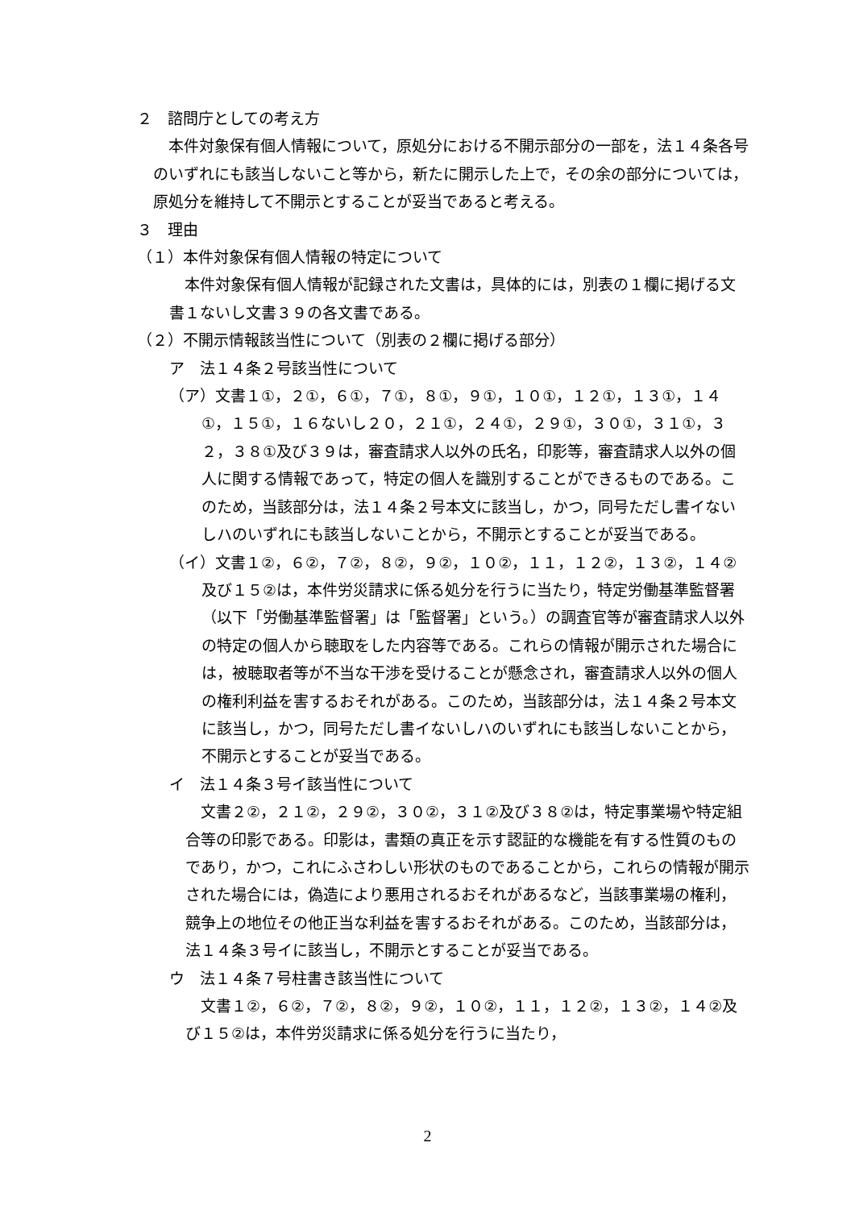２　諮問庁としての考え方
　本件対象保有個人情報について，原処分における不開示部分の一部を，法１４条各号のいずれにも該当しないこと等から，新たに開示した上で，その余の部分については，原処分を維持して不開示とすることが妥当であると考える。
３　理由
（１）本件対象保有個人情報の特定について
　本件対象保有個人情報が記録された文書は，具体的には，別表の１欄に掲げる文書１ないし文書３９の各文書である。
（２）不開示情報該当性について（別表の２欄に掲げる部分）
ア　法１４条２号該当性について
（ア）文書１①，２①，６①，７①，８①，９①，１０①，１２①，１３①，１４①，１５①，１６ないし２０，２１①，２４①，２９①，３０①，３１①，３２，３８①及び３９は，審査請求人以外の氏名，印影等，審査請求人以外の個人に関する情報であって，特定の個人を識別することができるものである。このため，当該部分は，法１４条２号本文に該当し，かつ，同号ただし書イないしハのいずれにも該当しないことから，不開示とすることが妥当である。
（イ）文書１②，６②，７②，８②，９②，１０②，１１，１２②，１３②，１４②及び１５②は，本件労災請求に係る処分を行うに当たり，特定労働基準監督署（以下「労働基準監督署」は「監督署」という。）の調査官等が審査請求人以外の特定の個人から聴取をした内容等である。これらの情報が開示された場合には，被聴取者等が不当な干渉を受けることが懸念され，審査請求人以外の個人の権利利益を害するおそれがある。このため，当該部分は，法１４条２号本文に該当し，かつ，同号ただし書イないしハのいずれにも該当しないことから，不開示とすることが妥当である。
イ　法１４条３号イ該当性について
　文書２②，２１②，２９②，３０②，３１②及び３８②は，特定事業場や特定組合等の印影である。印影は，書類の真正を示す認証的な機能を有する性質のものであり，かつ，これにふさわしい形状のものであることから，これらの情報が開示された場合には，偽造により悪用されるおそれがあるなど，当該事業場の権利，競争上の地位その他正当な利益を害するおそれがある。このため，当該部分は，法１４条３号イに該当し，不開示とすることが妥当である。
ウ　法１４条７号柱書き該当性について
　文書１②，６②，７②，８②，９②，１０②，１１，１２②，１３②，１４②及び１５②は，本件労災請求に係る処分を行うに当たり，
2